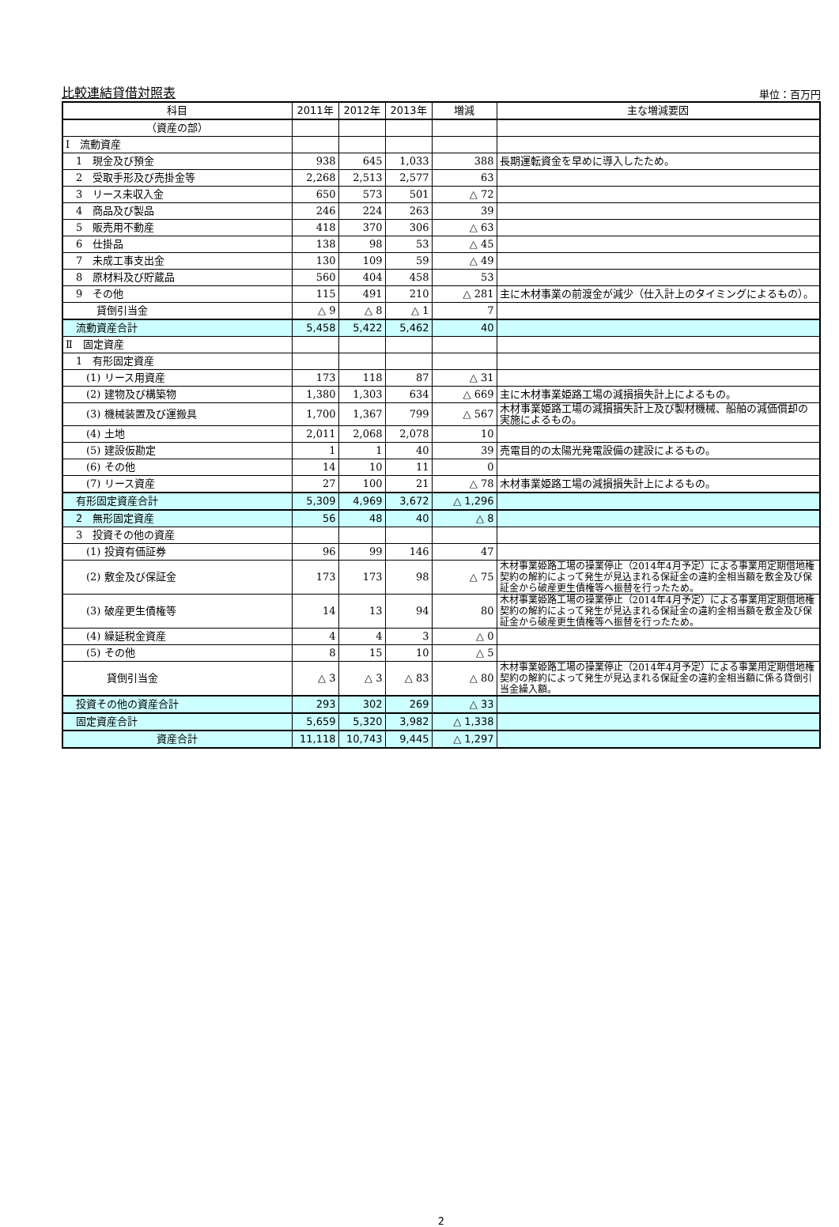比較連結貸借対照表 単位：百万円
| 科目 | 2011年 | 2012年 | 2013年 | 増減 | 主な増減要因 |
| --- | --- | --- | --- | --- | --- |
| （資産の部） | | | | | |
| Ⅰ 流動資産 | | | | | |
| 1 現金及び預金 | 938 | 645 | 1,033 | 388 | 長期運転資金を早めに導入したため。 |
| 2 受取手形及び売掛金等 | 2,268 | 2,513 | 2,577 | 63 | |
| 3 リース未収入金 | 650 | 573 | 501 | △ 72 | |
| 4 商品及び製品 | 246 | 224 | 263 | 39 | |
| 5 販売用不動産 | 418 | 370 | 306 | △ 63 | |
| 6 仕掛品 | 138 | 98 | 53 | △ 45 | |
| 7 未成工事支出金 | 130 | 109 | 59 | △ 49 | |
| 8 原材料及び貯蔵品 | 560 | 404 | 458 | 53 | |
| 9 その他 | 115 | 491 | 210 | △ 281 | 主に木材事業の前渡金が減少（仕入計上のタイミングによるもの）。 |
| 貸倒引当金 | △ 9 | △ 8 | △ 1 | 7 | |
| 流動資産合計 | 5,458 | 5,422 | 5,462 | 40 | |
| Ⅱ 固定資産 | | | | | |
| 1 有形固定資産 | | | | | |
| (1) リース用資産 | 173 | 118 | 87 | △ 31 | |
| (2) 建物及び構築物 | 1,380 | 1,303 | 634 | △ 669 | 主に木材事業姫路工場の減損損失計上によるもの。 |
| (3) 機械装置及び運搬具 | 1,700 | 1,367 | 799 | △ 567 | 木材事業姫路工場の減損損失計上及び製材機械、船舶の減価償却の実施によるもの。 |
| (4) 土地 | 2,011 | 2,068 | 2,078 | 10 | |
| (5) 建設仮勘定 | 1 | 1 | 40 | 39 | 売電目的の太陽光発電設備の建設によるもの。 |
| (6) その他 | 14 | 10 | 11 | 0 | |
| (7) リース資産 | 27 | 100 | 21 | △ 78 | 木材事業姫路工場の減損損失計上によるもの。 |
| 有形固定資産合計 | 5,309 | 4,969 | 3,672 | △ 1,296 | |
| 2 無形固定資産 | 56 | 48 | 40 | △ 8 | |
| 3 投資その他の資産 | | | | | |
| (1) 投資有価証券 | 96 | 99 | 146 | 47 | |
| (2) 敷金及び保証金 | 173 | 173 | 98 | △ 75 | 木材事業姫路工場の操業停止（2014年4月予定）による事業用定期借地権契約の解約によって発生が見込まれる保証金の違約金相当額を敷金及び保証金から破産更生債権等へ振替を行ったため。 |
| (3) 破産更生債権等 | 14 | 13 | 94 | 80 | 木材事業姫路工場の操業停止（2014年4月予定）による事業用定期借地権契約の解約によって発生が見込まれる保証金の違約金相当額を敷金及び保証金から破産更生債権等へ振替を行ったため。 |
| (4) 繰延税金資産 | 4 | 4 | 3 | △ 0 | |
| (5) その他 | 8 | 15 | 10 | △ 5 | |
| 貸倒引当金 | △ 3 | △ 3 | △ 83 | △ 80 | 木材事業姫路工場の操業停止（2014年4月予定）による事業用定期借地権契約の解約によって発生が見込まれる保証金の違約金相当額に係る貸倒引当金繰入額。 |
| 投資その他の資産合計 | 293 | 302 | 269 | △ 33 | |
| 固定資産合計 | 5,659 | 5,320 | 3,982 | △ 1,338 | |
| 資産合計 | 11,118 | 10,743 | 9,445 | △ 1,297 | |
2